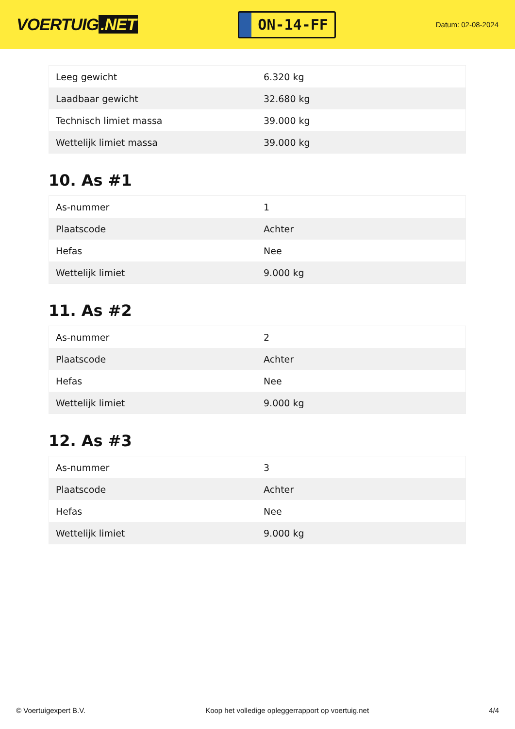VOERTUIG.NET
ON-14-FF
Datum: 02-08-2024
| Leeg gewicht | 6.320 kg |
| Laadbaar gewicht | 32.680 kg |
| Technisch limiet massa | 39.000 kg |
| Wettelijk limiet massa | 39.000 kg |
10. As #1
| As-nummer | 1 |
| Plaatscode | Achter |
| Hefas | Nee |
| Wettelijk limiet | 9.000 kg |
11. As #2
| As-nummer | 2 |
| Plaatscode | Achter |
| Hefas | Nee |
| Wettelijk limiet | 9.000 kg |
12. As #3
| As-nummer | 3 |
| Plaatscode | Achter |
| Hefas | Nee |
| Wettelijk limiet | 9.000 kg |
© Voertuigexpert B.V. Koop het volledige opleggerrapport op voertuig.net 4/4